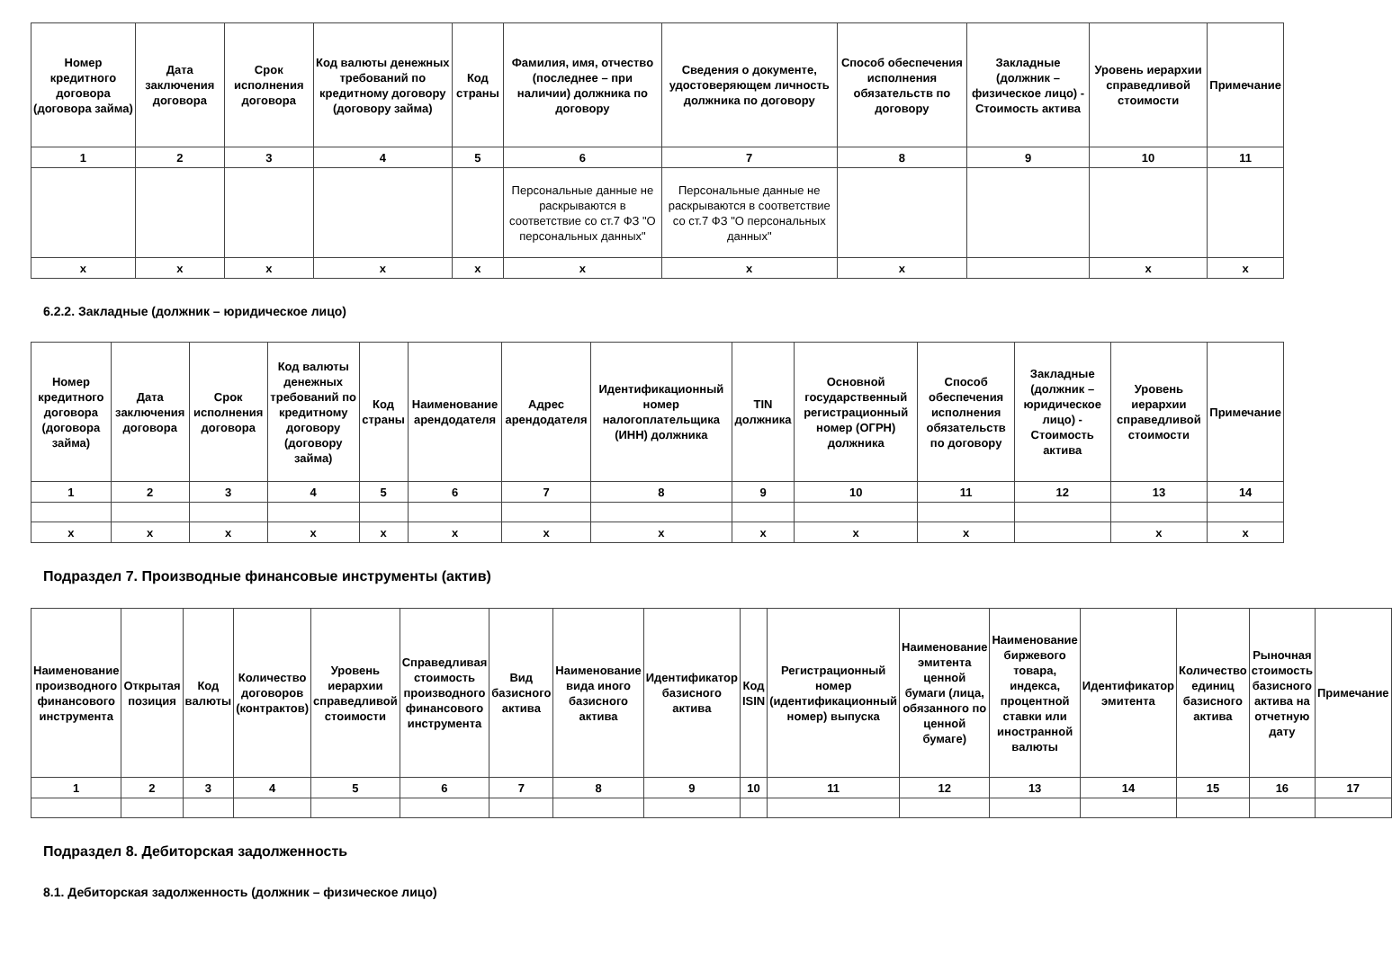| Номер кредитного договора (договора займа) | Дата заключения договора | Срок исполнения договора | Код валюты денежных требований по кредитному договору (договору займа) | Код страны | Фамилия, имя, отчество (последнее – при наличии) должника по договору | Сведения о документе, удостоверяющем личность должника по договору | Способ обеспечения исполнения обязательств по договору | Закладные (должник – физическое лицо) - Стоимость актива | Уровень иерархии справедливой стоимости | Примечание |
| --- | --- | --- | --- | --- | --- | --- | --- | --- | --- | --- |
| 1 | 2 | 3 | 4 | 5 | 6 | 7 | 8 | 9 | 10 | 11 |
| | | | | | Персональные данные не раскрываются в соответствие со ст.7 ФЗ "О персональных данных" | Персональные данные не раскрываются в соответствие со ст.7 ФЗ "О персональных данных" | | | | |
| x | x | x | x | x | x | x | x | | x | x |
6.2.2. Закладные (должник – юридическое лицо)
| Номер кредитного договора (договора займа) | Дата заключения договора | Срок исполнения договора | Код валюты денежных требований по кредитному договору (договору займа) | Код страны | Наименование арендодателя | Адрес арендодателя | Идентификационный номер налогоплательщика (ИНН) должника | TIN должника | Основной государственный регистрационный номер (ОГРН) должника | Способ обеспечения исполнения обязательств по договору | Закладные (должник – юридическое лицо) - Стоимость актива | Уровень иерархии справедливой стоимости | Примечание |
| --- | --- | --- | --- | --- | --- | --- | --- | --- | --- | --- | --- | --- | --- |
| 1 | 2 | 3 | 4 | 5 | 6 | 7 | 8 | 9 | 10 | 11 | 12 | 13 | 14 |
| x | x | x | x | x | x | x | x | x | x | x | | x | x |
Подраздел 7. Производные финансовые инструменты (актив)
| Наименование производного финансового инструмента | Открытая позиция | Код валюты | Количество договоров (контрактов) | Уровень иерархии справедливой стоимости | Справедливая стоимость производного финансового инструмента | Вид базисного актива | Наименование вида иного базисного актива | Идентификатор базисного актива | Код ISIN | Регистрационный номер (идентификационный номер) выпуска | Наименование эмитента ценной бумаги (лица, обязанного по ценной бумаге) | Наименование биржевого товара, индекса, процентной ставки или иностранной валюты | Идентификатор эмитента | Количество единиц базисного актива | Рыночная стоимость базисного актива на отчетную дату | Примечание |
| --- | --- | --- | --- | --- | --- | --- | --- | --- | --- | --- | --- | --- | --- | --- | --- | --- |
| 1 | 2 | 3 | 4 | 5 | 6 | 7 | 8 | 9 | 10 | 11 | 12 | 13 | 14 | 15 | 16 | 17 |
Подраздел 8. Дебиторская задолженность
8.1. Дебиторская задолженность (должник – физическое лицо)